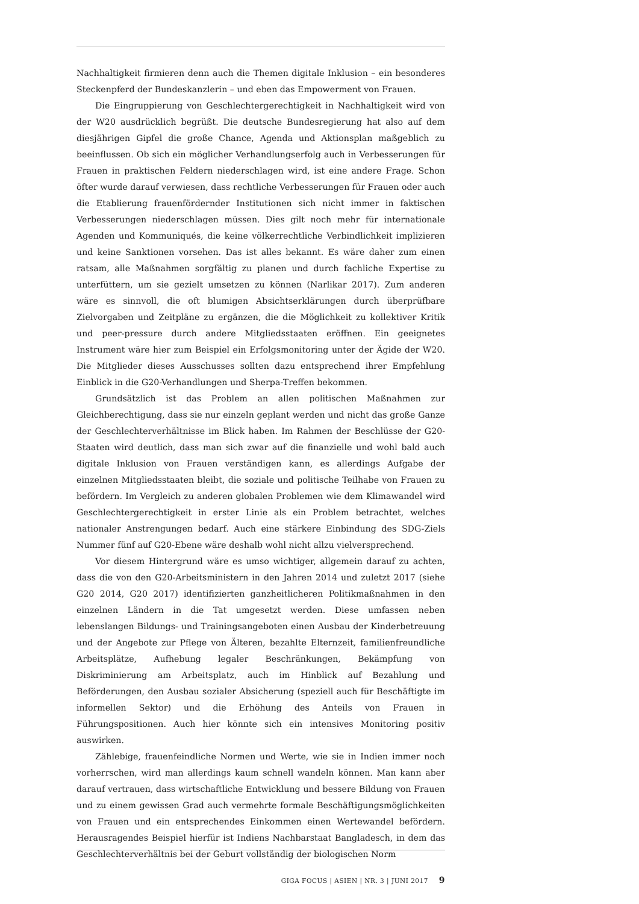Nachhaltigkeit firmieren denn auch die Themen digitale Inklusion – ein besonderes Steckenpferd der Bundeskanzlerin – und eben das Empowerment von Frauen.
Die Eingruppierung von Geschlechtergerechtigkeit in Nachhaltigkeit wird von der W20 ausdrücklich begrüßt. Die deutsche Bundesregierung hat also auf dem diesjährigen Gipfel die große Chance, Agenda und Aktionsplan maßgeblich zu beeinflussen. Ob sich ein möglicher Verhandlungserfolg auch in Verbesserungen für Frauen in praktischen Feldern niederschlagen wird, ist eine andere Frage. Schon öfter wurde darauf verwiesen, dass rechtliche Verbesserungen für Frauen oder auch die Etablierung frauenfördernder Institutionen sich nicht immer in faktischen Verbesserungen niederschlagen müssen. Dies gilt noch mehr für internationale Agenden und Kommuniqués, die keine völkerrechtliche Verbindlichkeit implizieren und keine Sanktionen vorsehen. Das ist alles bekannt. Es wäre daher zum einen ratsam, alle Maßnahmen sorgfältig zu planen und durch fachliche Expertise zu unterfüttern, um sie gezielt umsetzen zu können (Narlikar 2017). Zum anderen wäre es sinnvoll, die oft blumigen Absichtserklärungen durch überprüfbare Zielvorgaben und Zeitpläne zu ergänzen, die die Möglichkeit zu kollektiver Kritik und peer-pressure durch andere Mitgliedsstaaten eröffnen. Ein geeignetes Instrument wäre hier zum Beispiel ein Erfolgsmonitoring unter der Ägide der W20. Die Mitglieder dieses Ausschusses sollten dazu entsprechend ihrer Empfehlung Einblick in die G20-Verhandlungen und Sherpa-Treffen bekommen.
Grundsätzlich ist das Problem an allen politischen Maßnahmen zur Gleichberechtigung, dass sie nur einzeln geplant werden und nicht das große Ganze der Geschlechterverhältnisse im Blick haben. Im Rahmen der Beschlüsse der G20-Staaten wird deutlich, dass man sich zwar auf die finanzielle und wohl bald auch digitale Inklusion von Frauen verständigen kann, es allerdings Aufgabe der einzelnen Mitgliedsstaaten bleibt, die soziale und politische Teilhabe von Frauen zu befördern. Im Vergleich zu anderen globalen Problemen wie dem Klimawandel wird Geschlechtergerechtigkeit in erster Linie als ein Problem betrachtet, welches nationaler Anstrengungen bedarf. Auch eine stärkere Einbindung des SDG-Ziels Nummer fünf auf G20-Ebene wäre deshalb wohl nicht allzu vielversprechend.
Vor diesem Hintergrund wäre es umso wichtiger, allgemein darauf zu achten, dass die von den G20-Arbeitsministern in den Jahren 2014 und zuletzt 2017 (siehe G20 2014, G20 2017) identifizierten ganzheitlicheren Politikmaßnahmen in den einzelnen Ländern in die Tat umgesetzt werden. Diese umfassen neben lebenslangen Bildungs- und Trainingsangeboten einen Ausbau der Kinderbetreuung und der Angebote zur Pflege von Älteren, bezahlte Elternzeit, familienfreundliche Arbeitsplätze, Aufhebung legaler Beschränkungen, Bekämpfung von Diskriminierung am Arbeitsplatz, auch im Hinblick auf Bezahlung und Beförderungen, den Ausbau sozialer Absicherung (speziell auch für Beschäftigte im informellen Sektor) und die Erhöhung des Anteils von Frauen in Führungspositionen. Auch hier könnte sich ein intensives Monitoring positiv auswirken.
Zählebige, frauenfeindliche Normen und Werte, wie sie in Indien immer noch vorherrschen, wird man allerdings kaum schnell wandeln können. Man kann aber darauf vertrauen, dass wirtschaftliche Entwicklung und bessere Bildung von Frauen und zu einem gewissen Grad auch vermehrte formale Beschäftigungsmöglichkeiten von Frauen und ein entsprechendes Einkommen einen Wertewandel befördern. Herausragendes Beispiel hierfür ist Indiens Nachbarstaat Bangladesch, in dem das Geschlechterverhältnis bei der Geburt vollständig der biologischen Norm
GIGA FOCUS | ASIEN | NR. 3 | JUNI 2017 9